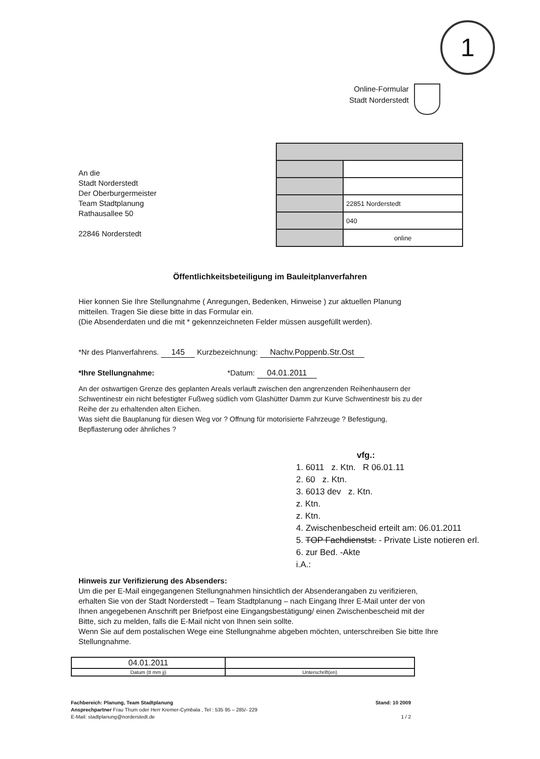1
Online-Formular
Stadt Norderstedt
An die
Stadt Norderstedt
Der Oberburgermeister
Team Stadtplanung
Rathausallee 50
22846 Norderstedt
| | 22851 Norderstedt |
| | 040 |
| | online |
Öffentlichkeitsbeteiligung im Bauleitplanverfahren
Hier konnen Sie Ihre Stellungnahme ( Anregungen, Bedenken, Hinweise ) zur aktuellen Planung mitteilen. Tragen Sie diese bitte in das Formular ein.
(Die Absenderdaten und die mit * gekennzeichneten Felder müssen ausgefüllt werden).
*Nr des Planverfahrens. 145 Kurzbezeichnung: Nachv.Poppenb.Str.Ost
*Ihre Stellungnahme: *Datum: 04.01.2011
An der ostwartigen Grenze des geplanten Areals verlauft zwischen den angrenzenden Reihenhausern der Schwentinestr ein nicht befestigter Fußweg südlich vom Glashütter Damm zur Kurve Schwentinestr bis zu der Reihe der zu erhaltenden alten Eichen.
Was sieht die Bauplanung für diesen Weg vor ? Offnung für motorisierte Fahrzeuge ? Befestigung, Bepflasterung oder ähnliches ?
vfg.:
1. 6011 z. Ktn. R 06.01.11
2. 60 z. Ktn.
3. 6013 dev z. Ktn.
z. Ktn.
z. Ktn.
4. Zwischenbescheid erteilt am: 06.01.2011
5. TOP Fachdienstst. - Private Liste notieren erl.
6. zur Bed. -Akte
i.A.:
Hinweis zur Verifizierung des Absenders:
Um die per E-Mail eingegangenen Stellungnahmen hinsichtlich der Absenderangaben zu verifizieren, erhalten Sie von der Stadt Norderstedt – Team Stadtplanung – nach Eingang Ihrer E-Mail unter der von Ihnen angegebenen Anschrift per Briefpost eine Eingangsbestätigung/ einen Zwischenbescheid mit der Bitte, sich zu melden, falls die E-Mail nicht von Ihnen sein sollte.
Wenn Sie auf dem postalischen Wege eine Stellungnahme abgeben möchten, unterschreiben Sie bitte Ihre Stellungnahme.
| 04.01.2011 | |
| Datum (tt mm jj) | Unterschrift(en) |
Fachbereich: Planung, Team Stadtplanung
Ansprechpartner Frau Thum oder Herr Kremer-Cymbala , Tel : 535 95 – 285/- 229
E-Mail: stadtplanung@norderstedt.de
Stand: 10 2009
1 / 2